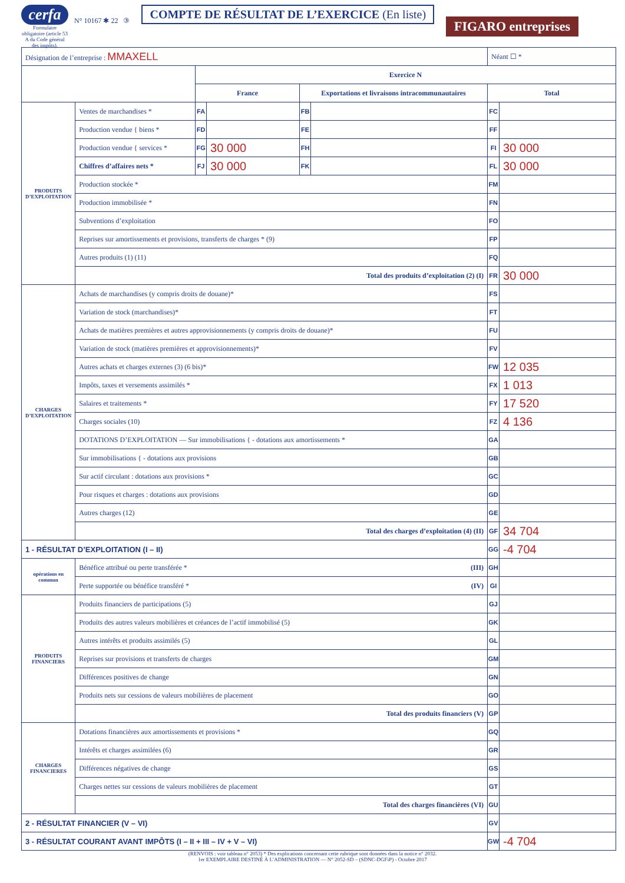cerfa
Formulaire obligatoire (article 53 A du Code général des impôts).
N° 10167 ✱ 22 ③
COMPTE DE RÉSULTAT DE L’EXERCICE (En liste)
FIGARO entreprises
| Désignation de l’entreprise : MMAXELL | | | | | | Néant ☐ * | |
| | | Exercice N | | | | | |
| | | France | | Exportations et livraisons intracommunautaires | | Total | |
| PRODUITS D’EXPLOITATION | Ventes de marchandises * | FA | | FB | | FC | |
| | Production vendue { biens * | FD | | FE | | FF | |
| | Production vendue { services * | FG | 30 000 | FH | | FI | 30 000 |
| | Chiffres d’affaires nets * | FJ | 30 000 | FK | | FL | 30 000 |
| | Production stockée * | | | | | FM | |
| | Production immobilisée * | | | | | FN | |
| | Subventions d’exploitation | | | | | FO | |
| | Reprises sur amortissements et provisions, transferts de charges * (9) | | | | | FP | |
| | Autres produits (1) (11) | | | | | FQ | |
| | Total des produits d’exploitation (2) (I) | | | | | FR | 30 000 |
| CHARGES D’EXPLOITATION | Achats de marchandises (y compris droits de douane)* | | | | | FS | |
| | Variation de stock (marchandises)* | | | | | FT | |
| | Achats de matières premières et autres approvisionnements (y compris droits de douane)* | | | | | FU | |
| | Variation de stock (matières premières et approvisionnements)* | | | | | FV | |
| | Autres achats et charges externes (3) (6 bis)* | | | | | FW | 12 035 |
| | Impôts, taxes et versements assimilés * | | | | | FX | 1 013 |
| | Salaires et traitements * | | | | | FY | 17 520 |
| | Charges sociales (10) | | | | | FZ | 4 136 |
| | DOTATIONS D’EXPLOITATION — Sur immobilisations { - dotations aux amortissements * | | | | | GA | |
| | Sur immobilisations { - dotations aux provisions | | | | | GB | |
| | Sur actif circulant : dotations aux provisions * | | | | | GC | |
| | Pour risques et charges : dotations aux provisions | | | | | GD | |
| | Autres charges (12) | | | | | GE | |
| | Total des charges d’exploitation (4) (II) | | | | | GF | 34 704 |
| 1 - RÉSULTAT D’EXPLOITATION (I – II) | | | | | | GG | -4 704 |
| opérations en commun | Bénéfice attribué ou perte transférée * (III) | | | | | GH | |
| | Perte supportée ou bénéfice transféré * (IV) | | | | | GI | |
| PRODUITS FINANCIERS | Produits financiers de participations (5) | | | | | GJ | |
| | Produits des autres valeurs mobilières et créances de l’actif immobilisé (5) | | | | | GK | |
| | Autres intérêts et produits assimilés (5) | | | | | GL | |
| | Reprises sur provisions et transferts de charges | | | | | GM | |
| | Différences positives de change | | | | | GN | |
| | Produits nets sur cessions de valeurs mobilières de placement | | | | | GO | |
| | Total des produits financiers (V) | | | | | GP | |
| CHARGES FINANCIERES | Dotations financières aux amortissements et provisions * | | | | | GQ | |
| | Intérêts et charges assimilées (6) | | | | | GR | |
| | Différences négatives de change | | | | | GS | |
| | Charges nettes sur cessions de valeurs mobilières de placement | | | | | GT | |
| | Total des charges financières (VI) | | | | | GU | |
| 2 - RÉSULTAT FINANCIER (V – VI) | | | | | | GV | |
| 3 - RÉSULTAT COURANT AVANT IMPÔTS (I – II + III – IV + V – VI) | | | | | | GW | -4 704 |
(RENVOIS : voir tableau n° 2053) * Des explications concernant cette rubrique sont données dans la notice n° 2032.
1er EXEMPLAIRE DESTINÉ À L’ADMINISTRATION — N° 2052-SD – (SDNC-DGFiP) - Octobre 2017